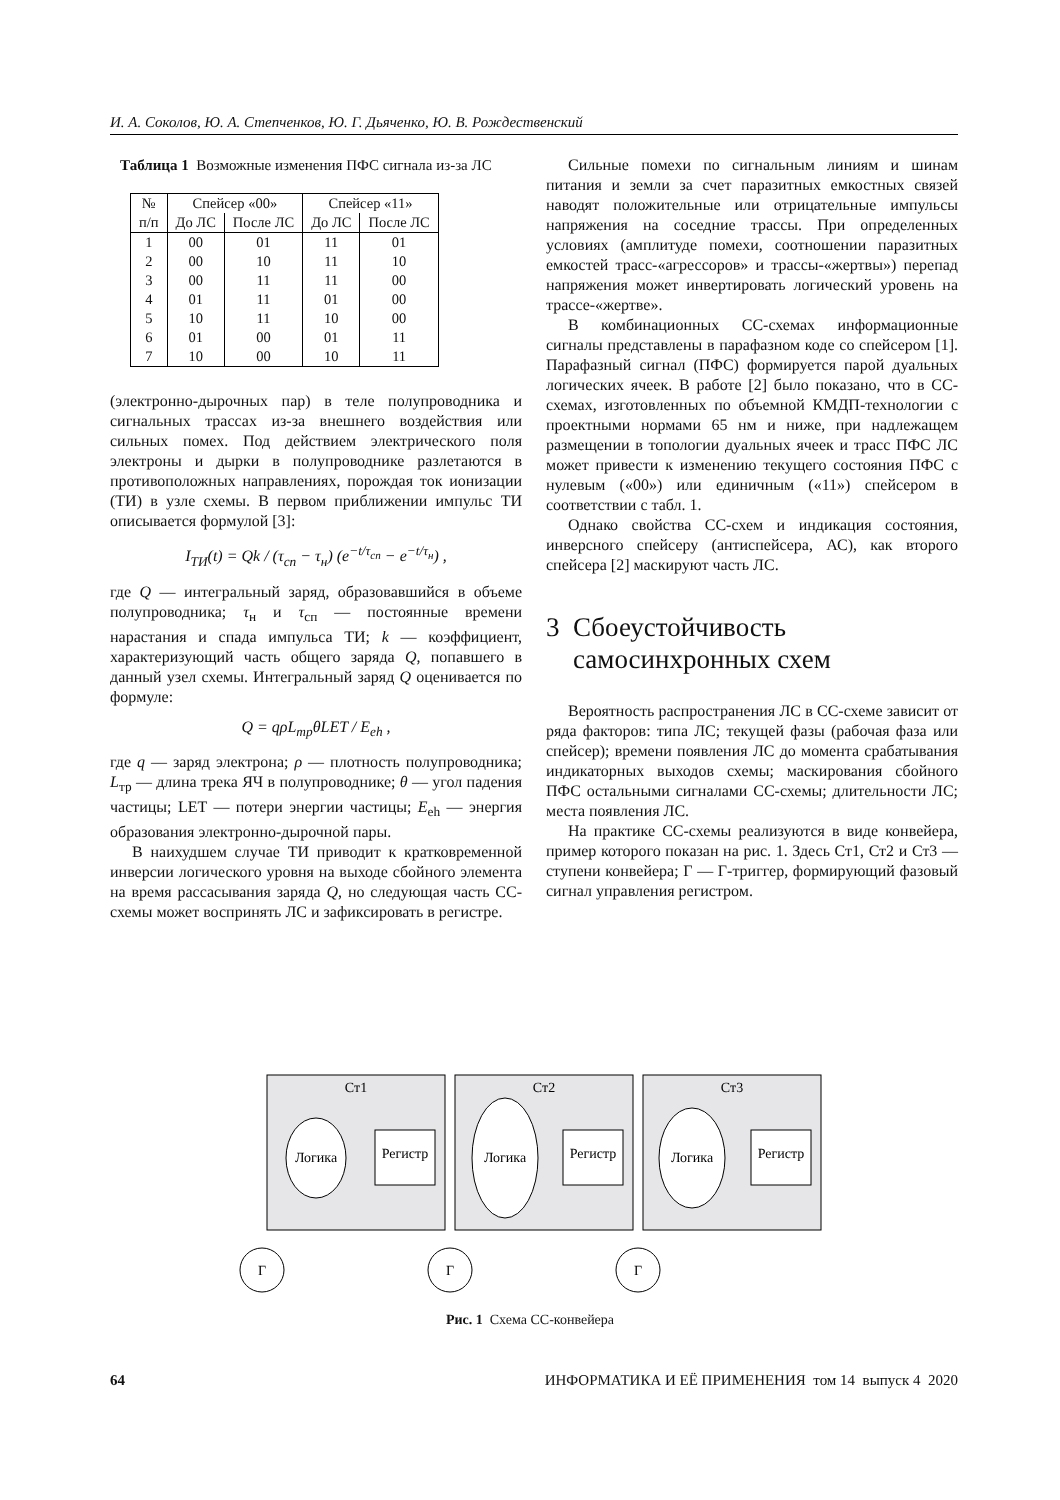И. А. Соколов, Ю. А. Степченков, Ю. Г. Дьяченко, Ю. В. Рождественский
Таблица 1 Возможные изменения ПФС сигнала из-за ЛС
| № | Спейсер «00» | | Спейсер «11» | |
| --- | --- | --- | --- | --- |
| п/п | До ЛС | После ЛС | До ЛС | После ЛС |
| 1 | 00 | 01 | 11 | 01 |
| 2 | 00 | 10 | 11 | 10 |
| 3 | 00 | 11 | 11 | 00 |
| 4 | 01 | 11 | 01 | 00 |
| 5 | 10 | 11 | 10 | 00 |
| 6 | 01 | 00 | 01 | 11 |
| 7 | 10 | 00 | 10 | 11 |
(электронно-дырочных пар) в теле полупроводника и сигнальных трассах из-за внешнего воздействия или сильных помех. Под действием электрического поля электроны и дырки в полупроводнике разлетаются в противоположных направлениях, порождая ток ионизации (ТИ) в узле схемы. В первом приближении импульс ТИ описывается формулой [3]:
I<sub>ТИ</sub>(t) = Qk / (τ<sub>сп</sub> − τ<sub>н</sub>) (e<sup>−t/τ<sub>сп</sub></sup> − e<sup>−t/τ<sub>н</sub></sup>) ,
где Q — интегральный заряд, образовавшийся в объеме полупроводника; τ<sub>н</sub> и τ<sub>сп</sub> — постоянные времени нарастания и спада импульса ТИ; k — коэффициент, характеризующий часть общего заряда Q, попавшего в данный узел схемы. Интегральный заряд Q оценивается по формуле:
Q = qρL<sub>тр</sub>θLET / E<sub>eh</sub> ,
где q — заряд электрона; ρ — плотность полупроводника; L<sub>тр</sub> — длина трека ЯЧ в полупроводнике; θ — угол падения частицы; LET — потери энергии частицы; E<sub>eh</sub> — энергия образования электронно-дырочной пары.
В наихудшем случае ТИ приводит к кратковременной инверсии логического уровня на выходе сбойного элемента на время рассасывания заряда Q, но следующая часть СС-схемы может воспринять ЛС и зафиксировать в регистре.
Сильные помехи по сигнальным линиям и шинам питания и земли за счет паразитных емкостных связей наводят положительные или отрицательные импульсы напряжения на соседние трассы. При определенных условиях (амплитуде помехи, соотношении паразитных емкостей трасс-«агрессоров» и трассы-«жертвы») перепад напряжения может инвертировать логический уровень на трассе-«жертве».
В комбинационных СС-схемах информационные сигналы представлены в парафазном коде со спейсером [1]. Парафазный сигнал (ПФС) формируется парой дуальных логических ячеек. В работе [2] было показано, что в СС-схемах, изготовленных по объемной КМДП-технологии с проектными нормами 65 нм и ниже, при надлежащем размещении в топологии дуальных ячеек и трасс ПФС ЛС может привести к изменению текущего состояния ПФС с нулевым («00») или единичным («11») спейсером в соответствии с табл. 1.
Однако свойства СС-схем и индикация состояния, инверсного спейсеру (антиспейсера, АС), как второго спейсера [2] маскируют часть ЛС.
3 Сбоеустойчивость
самосинхронных схем
Вероятность распространения ЛС в СС-схеме зависит от ряда факторов: типа ЛС; текущей фазы (рабочая фаза или спейсер); времени появления ЛС до момента срабатывания индикаторных выходов схемы; маскирования сбойного ПФС остальными сигналами СС-схемы; длительности ЛС; места появления ЛС.
На практике СС-схемы реализуются в виде конвейера, пример которого показан на рис. 1. Здесь Ст1, Ст2 и Ст3 — ступени конвейера; Г — Г-триггер, формирующий фазовый сигнал управления регистром.
Ст1
Ст2
Ст3
Логика
Логика
Логика
Регистр
Регистр
Регистр
Г
Г
Г
Рис. 1 Схема СС-конвейера
64 ИНФОРМАТИКА И ЕЁ ПРИМЕНЕНИЯ том 14 выпуск 4 2020